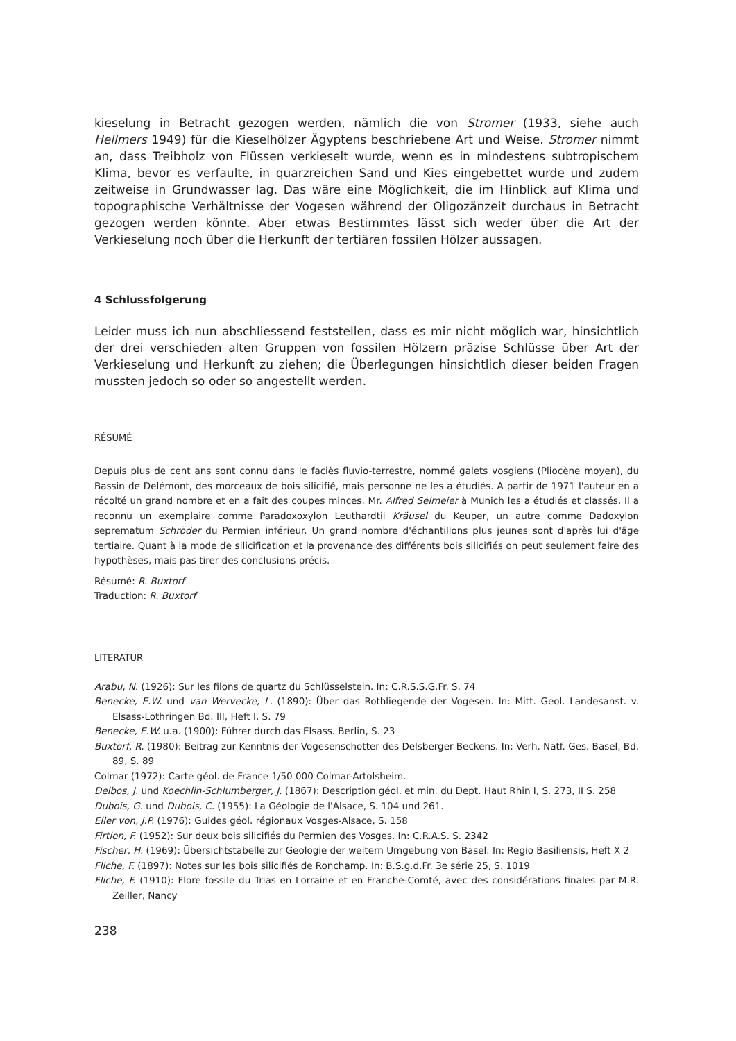kieselung in Betracht gezogen werden, nämlich die von Stromer (1933, siehe auch Hellmers 1949) für die Kieselhölzer Ägyptens beschriebene Art und Weise. Stromer nimmt an, dass Treibholz von Flüssen verkieselt wurde, wenn es in mindestens subtropischem Klima, bevor es verfaulte, in quarzreichen Sand und Kies eingebettet wurde und zudem zeitweise in Grundwasser lag. Das wäre eine Möglichkeit, die im Hinblick auf Klima und topographische Verhältnisse der Vogesen während der Oligozänzeit durchaus in Betracht gezogen werden könnte. Aber etwas Bestimmtes lässt sich weder über die Art der Verkieselung noch über die Herkunft der tertiären fossilen Hölzer aussagen.
4 Schlussfolgerung
Leider muss ich nun abschliessend feststellen, dass es mir nicht möglich war, hinsichtlich der drei verschieden alten Gruppen von fossilen Hölzern präzise Schlüsse über Art der Verkieselung und Herkunft zu ziehen; die Überlegungen hinsichtlich dieser beiden Fragen mussten jedoch so oder so angestellt werden.
RÉSUMÉ
Depuis plus de cent ans sont connu dans le faciès fluvio-terrestre, nommé galets vosgiens (Pliocène moyen), du Bassin de Delémont, des morceaux de bois silicifié, mais personne ne les a étudiés. A partir de 1971 l'auteur en a récolté un grand nombre et en a fait des coupes minces. Mr. Alfred Selmeier à Munich les a étudiés et classés. Il a reconnu un exemplaire comme Paradoxoxylon Leuthardtii Kräusel du Keuper, un autre comme Dadoxylon seprematum Schröder du Permien inférieur. Un grand nombre d'échantillons plus jeunes sont d'après lui d'âge tertiaire. Quant à la mode de silicification et la provenance des différents bois silicifiés on peut seulement faire des hypothèses, mais pas tirer des conclusions précis.
Résumé: R. Buxtorf
Traduction: R. Buxtorf
LITERATUR
Arabu, N. (1926): Sur les filons de quartz du Schlüsselstein. In: C.R.S.S.G.Fr. S. 74
Benecke, E.W. und van Wervecke, L. (1890): Über das Rothliegende der Vogesen. In: Mitt. Geol. Landesanst. v. Elsass-Lothringen Bd. III, Heft I, S. 79
Benecke, E.W. u.a. (1900): Führer durch das Elsass. Berlin, S. 23
Buxtorf, R. (1980): Beitrag zur Kenntnis der Vogesenschotter des Delsberger Beckens. In: Verh. Natf. Ges. Basel, Bd. 89, S. 89
Colmar (1972): Carte géol. de France 1/50 000 Colmar-Artolsheim.
Delbos, J. und Koechlin-Schlumberger, J. (1867): Description géol. et min. du Dept. Haut Rhin I, S. 273, II S. 258
Dubois, G. und Dubois, C. (1955): La Géologie de l'Alsace, S. 104 und 261.
Eller von, J.P. (1976): Guides géol. régionaux Vosges-Alsace, S. 158
Firtion, F. (1952): Sur deux bois silicifiés du Permien des Vosges. In: C.R.A.S. S. 2342
Fischer, H. (1969): Übersichtstabelle zur Geologie der weitern Umgebung von Basel. In: Regio Basiliensis, Heft X 2
Fliche, F. (1897): Notes sur les bois silicifiés de Ronchamp. In: B.S.g.d.Fr. 3e série 25, S. 1019
Fliche, F. (1910): Flore fossile du Trias en Lorraine et en Franche-Comté, avec des considérations finales par M.R. Zeiller, Nancy
238